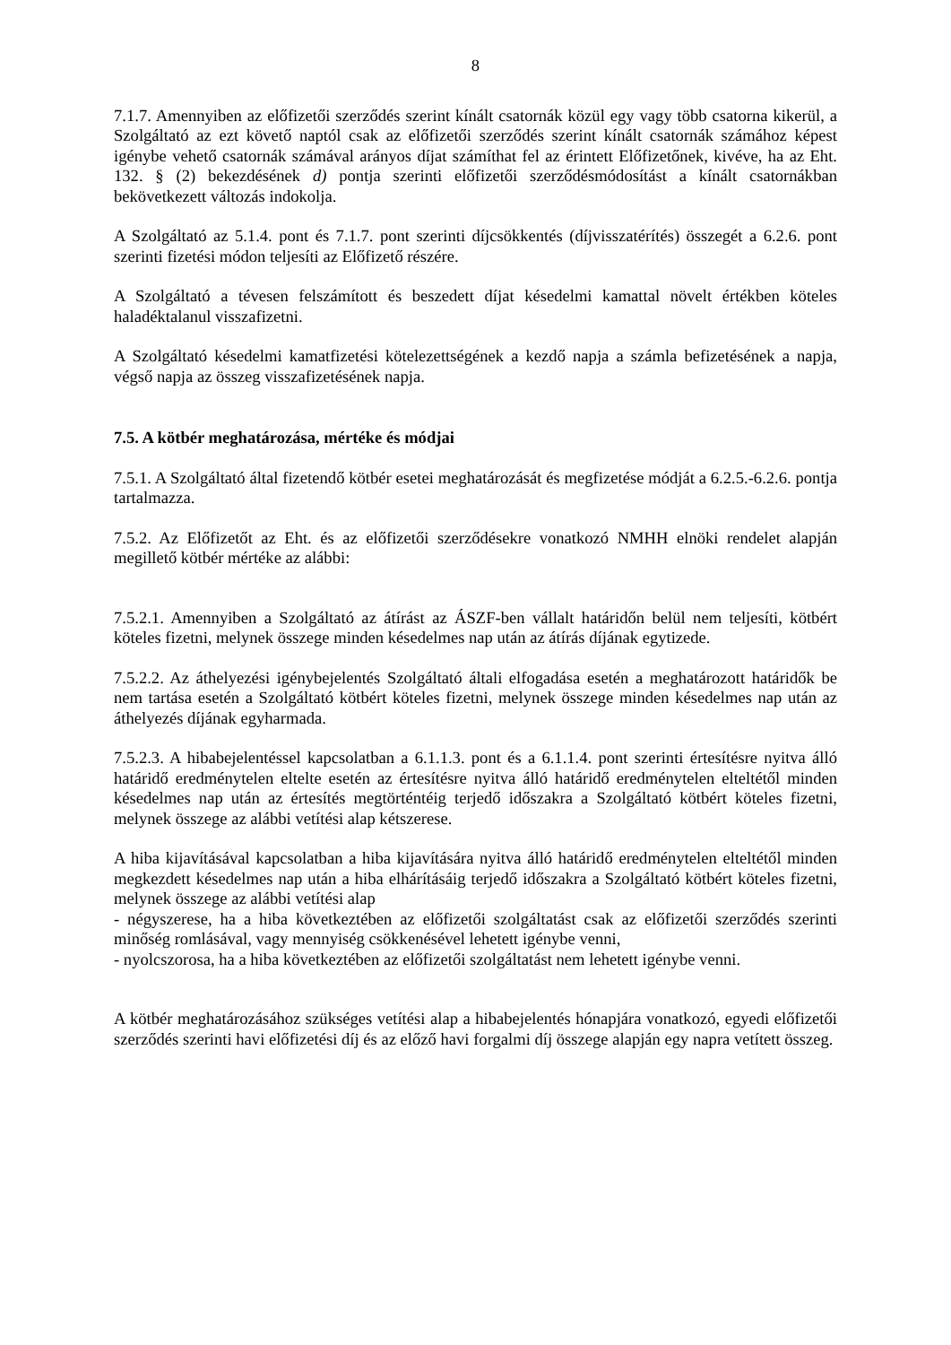8
7.1.7. Amennyiben az előfizetői szerződés szerint kínált csatornák közül egy vagy több csatorna kikerül, a Szolgáltató az ezt követő naptól csak az előfizetői szerződés szerint kínált csatornák számához képest igénybe vehető csatornák számával arányos díjat számíthat fel az érintett Előfizetőnek, kivéve, ha az Eht. 132. § (2) bekezdésének d) pontja szerinti előfizetői szerződésmódosítást a kínált csatornákban bekövetkezett változás indokolja.
A Szolgáltató az 5.1.4. pont és 7.1.7. pont szerinti díjcsökkentés (díjvisszatérítés) összegét a 6.2.6. pont szerinti fizetési módon teljesíti az Előfizető részére.
A Szolgáltató a tévesen felszámított és beszedett díjat késedelmi kamattal növelt értékben köteles haladéktalanul visszafizetni.
A Szolgáltató késedelmi kamatfizetési kötelezettségének a kezdő napja a számla befizetésének a napja, végső napja az összeg visszafizetésének napja.
7.5. A kötbér meghatározása, mértéke és módjai
7.5.1. A Szolgáltató által fizetendő kötbér esetei meghatározását és megfizetése módját a 6.2.5.-6.2.6. pontja tartalmazza.
7.5.2. Az Előfizetőt az Eht. és az előfizetői szerződésekre vonatkozó NMHH elnöki rendelet alapján megillető kötbér mértéke az alábbi:
7.5.2.1. Amennyiben a Szolgáltató az átírást az ÁSZF-ben vállalt határidőn belül nem teljesíti, kötbért köteles fizetni, melynek összege minden késedelmes nap után az átírás díjának egytizede.
7.5.2.2. Az áthelyezési igénybejelentés Szolgáltató általi elfogadása esetén a meghatározott határidők be nem tartása esetén a Szolgáltató kötbért köteles fizetni, melynek összege minden késedelmes nap után az áthelyezés díjának egyharmada.
7.5.2.3. A hibabejelentéssel kapcsolatban a 6.1.1.3. pont és a 6.1.1.4. pont szerinti értesítésre nyitva álló határidő eredménytelen eltelte esetén az értesítésre nyitva álló határidő eredménytelen elteltétől minden késedelmes nap után az értesítés megtörténtéig terjedő időszakra a Szolgáltató kötbért köteles fizetni, melynek összege az alábbi vetítési alap kétszerese.
A hiba kijavításával kapcsolatban a hiba kijavítására nyitva álló határidő eredménytelen elteltétől minden megkezdett késedelmes nap után a hiba elhárításáig terjedő időszakra a Szolgáltató kötbért köteles fizetni, melynek összege az alábbi vetítési alap
- négyszerese, ha a hiba következtében az előfizetői szolgáltatást csak az előfizetői szerződés szerinti minőség romlásával, vagy mennyiség csökkenésével lehetett igénybe venni,
- nyolcszorosa, ha a hiba következtében az előfizetői szolgáltatást nem lehetett igénybe venni.
A kötbér meghatározásához szükséges vetítési alap a hibabejelentés hónapjára vonatkozó, egyedi előfizetői szerződés szerinti havi előfizetési díj és az előző havi forgalmi díj összege alapján egy napra vetített összeg.